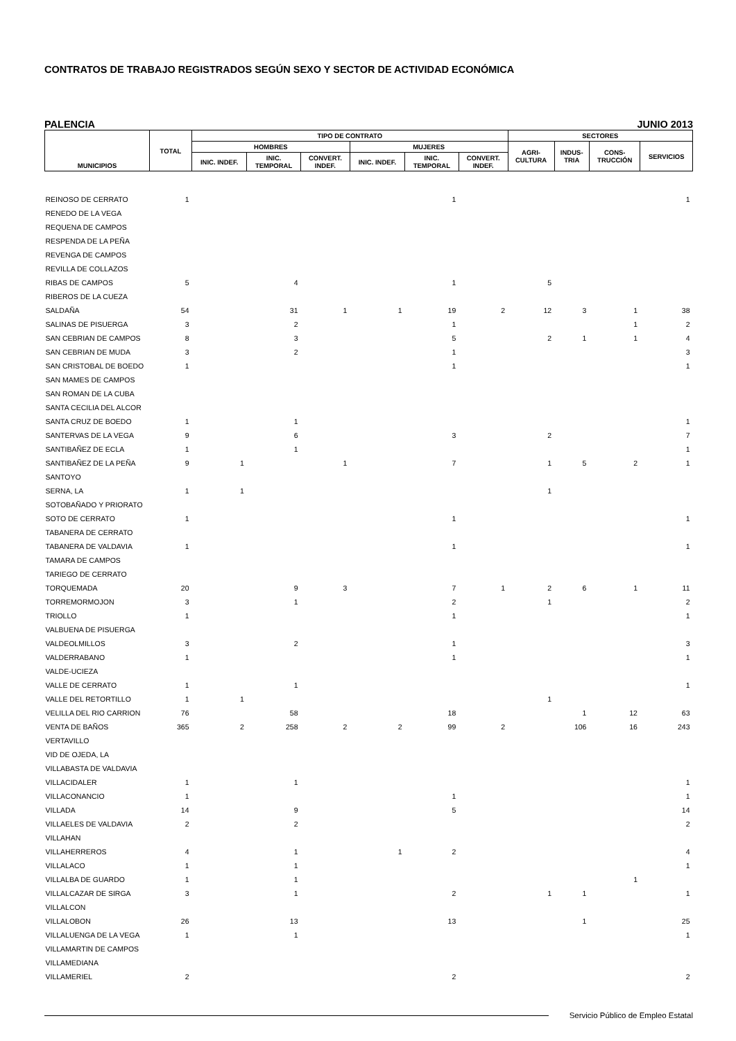CONTRATOS DE TRABAJO REGISTRADOS SEGÚN SEXO Y SECTOR DE ACTIVIDAD ECONÓMICA
PALENCIA JUNIO 2013
| MUNICIPIOS | TOTAL | TIPO DE CONTRATO | | | | | | SECTORES | | | |
| --- | --- | --- | --- | --- | --- | --- | --- | --- | --- | --- | --- |
| | | HOMBRES | | | MUJERES | | | AGRI- CULTURA | INDUS- TRIA | CONS- TRUCCIÓN | SERVICIOS |
| | | INIC. INDEF. | INIC. TEMPORAL | CONVERT. INDEF. | INIC. INDEF. | INIC. TEMPORAL | CONVERT. INDEF. | | | | |
| REINOSO DE CERRATO | 1 | | | | | 1 | | | | | 1 |
| RENEDO DE LA VEGA | | | | | | | | | | | |
| REQUENA DE CAMPOS | | | | | | | | | | | |
| RESPENDA DE LA PEÑA | | | | | | | | | | | |
| REVENGA DE CAMPOS | | | | | | | | | | | |
| REVILLA DE COLLAZOS | | | | | | | | | | | |
| RIBAS DE CAMPOS | 5 | | 4 | | | 1 | | 5 | | | |
| RIBEROS DE LA CUEZA | | | | | | | | | | | |
| SALDAÑA | 54 | | 31 | 1 | 1 | 19 | 2 | 12 | 3 | 1 | 38 |
| SALINAS DE PISUERGA | 3 | | 2 | | | 1 | | | | 1 | 2 |
| SAN CEBRIAN DE CAMPOS | 8 | | 3 | | | 5 | | 2 | 1 | 1 | 4 |
| SAN CEBRIAN DE MUDA | 3 | | 2 | | | 1 | | | | | 3 |
| SAN CRISTOBAL DE BOEDO | 1 | | | | | 1 | | | | | 1 |
| SAN MAMES DE CAMPOS | | | | | | | | | | | |
| SAN ROMAN DE LA CUBA | | | | | | | | | | | |
| SANTA CECILIA DEL ALCOR | | | | | | | | | | | |
| SANTA CRUZ DE BOEDO | 1 | | 1 | | | | | | | | 1 |
| SANTERVAS DE LA VEGA | 9 | | 6 | | | 3 | | 2 | | | 7 |
| SANTIBAÑEZ DE ECLA | 1 | | 1 | | | | | | | | 1 |
| SANTIBAÑEZ DE LA PEÑA | 9 | 1 | | 1 | | 7 | | 1 | 5 | 2 | 1 |
| SANTOYO | | | | | | | | | | | |
| SERNA, LA | 1 | 1 | | | | | | 1 | | | |
| SOTOBAÑADO Y PRIORATO | | | | | | | | | | | |
| SOTO DE CERRATO | 1 | | | | | 1 | | | | | 1 |
| TABANERA DE CERRATO | | | | | | | | | | | |
| TABANERA DE VALDAVIA | 1 | | | | | 1 | | | | | 1 |
| TAMARA DE CAMPOS | | | | | | | | | | | |
| TARIEGO DE CERRATO | | | | | | | | | | | |
| TORQUEMADA | 20 | | 9 | 3 | | 7 | 1 | 2 | 6 | 1 | 11 |
| TORREMORMOJON | 3 | | 1 | | | 2 | | 1 | | | 2 |
| TRIOLLO | 1 | | | | | 1 | | | | | 1 |
| VALBUENA DE PISUERGA | | | | | | | | | | | |
| VALDEOLMILLOS | 3 | | 2 | | | 1 | | | | | 3 |
| VALDERRABANO | 1 | | | | | 1 | | | | | 1 |
| VALDE-UCIEZA | | | | | | | | | | | |
| VALLE DE CERRATO | 1 | | 1 | | | | | | | | 1 |
| VALLE DEL RETORTILLO | 1 | 1 | | | | | | 1 | | | |
| VELILLA DEL RIO CARRION | 76 | | 58 | | | 18 | | | 1 | 12 | 63 |
| VENTA DE BAÑOS | 365 | 2 | 258 | 2 | 2 | 99 | 2 | | 106 | 16 | 243 |
| VERTAVILLO | | | | | | | | | | | |
| VID DE OJEDA, LA | | | | | | | | | | | |
| VILLABASTA DE VALDAVIA | | | | | | | | | | | |
| VILLACIDALER | 1 | | 1 | | | | | | | | 1 |
| VILLACONANCIO | 1 | | | | | 1 | | | | | 1 |
| VILLADA | 14 | | 9 | | | 5 | | | | | 14 |
| VILLAELES DE VALDAVIA | 2 | | 2 | | | | | | | | 2 |
| VILLAHAN | | | | | | | | | | | |
| VILLAHERREROS | 4 | | 1 | | 1 | 2 | | | | | 4 |
| VILLALACO | 1 | | 1 | | | | | | | | 1 |
| VILLALBA DE GUARDO | 1 | | 1 | | | | | | | 1 | |
| VILLALCAZAR DE SIRGA | 3 | | 1 | | | 2 | | 1 | 1 | | 1 |
| VILLALCON | | | | | | | | | | | |
| VILLALOBON | 26 | | 13 | | | 13 | | | 1 | | 25 |
| VILLALUENGA DE LA VEGA | 1 | | 1 | | | | | | | | 1 |
| VILLAMARTIN DE CAMPOS | | | | | | | | | | | |
| VILLAMEDIANA | | | | | | | | | | | |
| VILLAMERIEL | 2 | | | | | 2 | | | | | 2 |
Servicio Público de Empleo Estatal